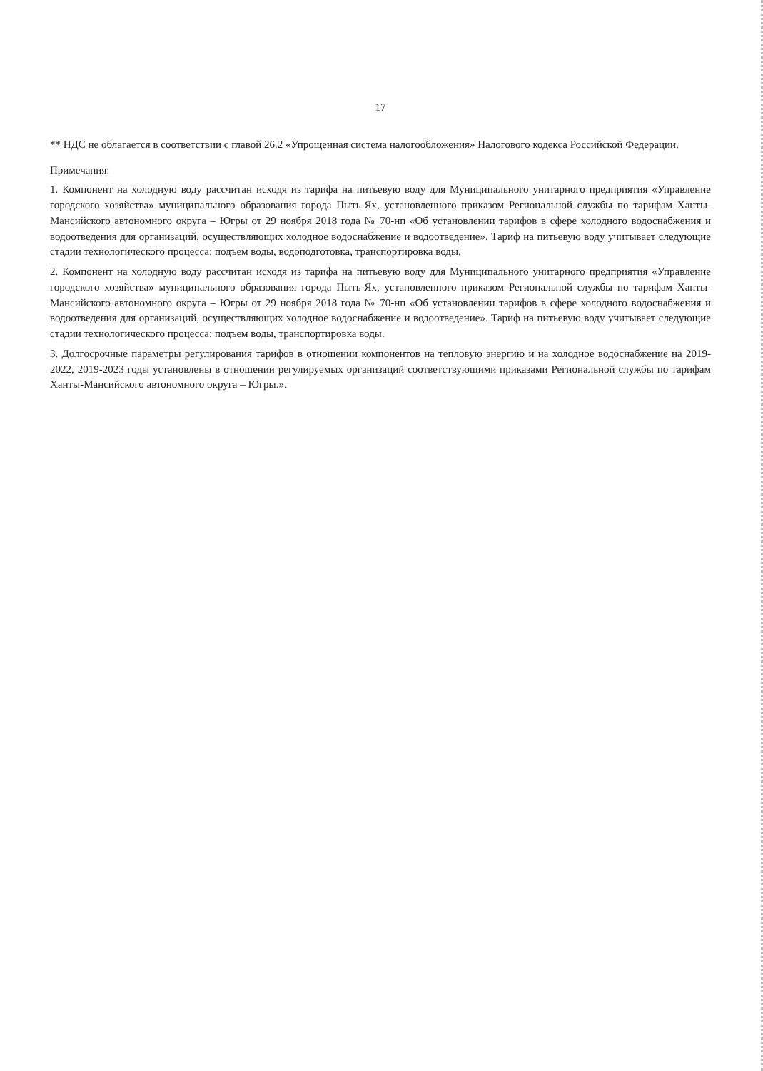17
** НДС не облагается в соответствии с главой 26.2 «Упрощенная система налогообложения» Налогового кодекса Российской Федерации.
Примечания:
1. Компонент на холодную воду рассчитан исходя из тарифа на питьевую воду для Муниципального унитарного предприятия «Управление городского хозяйства» муниципального образования города Пыть-Ях, установленного приказом Региональной службы по тарифам Ханты-Мансийского автономного округа – Югры от 29 ноября 2018 года № 70-нп «Об установлении тарифов в сфере холодного водоснабжения и водоотведения для организаций, осуществляющих холодное водоснабжение и водоотведение». Тариф на питьевую воду учитывает следующие стадии технологического процесса: подъем воды, водоподготовка, транспортировка воды.
2. Компонент на холодную воду рассчитан исходя из тарифа на питьевую воду для Муниципального унитарного предприятия «Управление городского хозяйства» муниципального образования города Пыть-Ях, установленного приказом Региональной службы по тарифам Ханты-Мансийского автономного округа – Югры от 29 ноября 2018 года № 70-нп «Об установлении тарифов в сфере холодного водоснабжения и водоотведения для организаций, осуществляющих холодное водоснабжение и водоотведение». Тариф на питьевую воду учитывает следующие стадии технологического процесса: подъем воды, транспортировка воды.
3. Долгосрочные параметры регулирования тарифов в отношении компонентов на тепловую энергию и на холодное водоснабжение на 2019-2022, 2019-2023 годы установлены в отношении регулируемых организаций соответствующими приказами Региональной службы по тарифам Ханты-Мансийского автономного округа – Югры.».